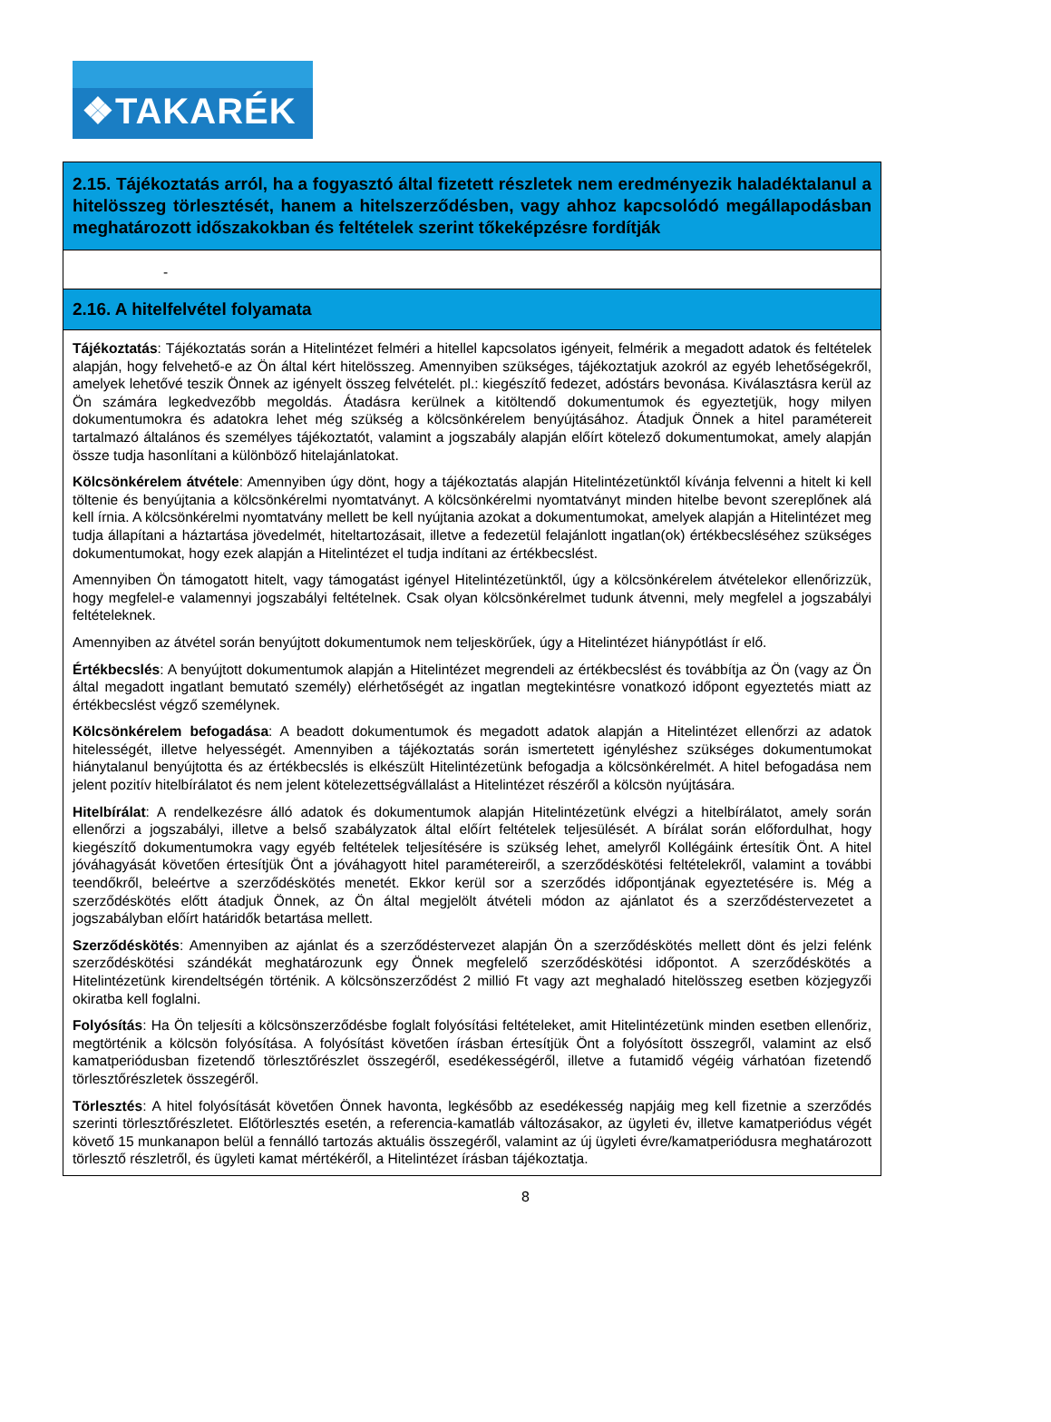❖TAKARÉK
| 2.15. Tájékoztatás arról, ha a fogyasztó által fizetett részletek nem eredményezik haladéktalanul a hitelösszeg törlesztését, hanem a hitelszerződésben, vagy ahhoz kapcsolódó megállapodásban meghatározott időszakokban és feltételek szerint tőkeképzésre fordítják |
| - |
| 2.16. A hitelfelvétel folyamata |
| Tájékoztatás : Tájékoztatás során a Hitelintézet felméri a hitellel kapcsolatos igényeit, felmérik a megadott adatok és feltételek alapján, hogy felvehető-e az Ön által kért hitelösszeg. Amennyiben szükséges, tájékoztatjuk azokról az egyéb lehetőségekről, amelyek lehetővé teszik Önnek az igényelt összeg felvételét. pl.: kiegészítő fedezet, adóstárs bevonása. Kiválasztásra kerül az Ön számára legkedvezőbb megoldás. Átadásra kerülnek a kitöltendő dokumentumok és egyeztetjük, hogy milyen dokumentumokra és adatokra lehet még szükség a kölcsönkérelem benyújtásához. Átadjuk Önnek a hitel paramétereit tartalmazó általános és személyes tájékoztatót, valamint a jogszabály alapján előírt kötelező dokumentumokat, amely alapján össze tudja hasonlítani a különböző hitelajánlatokat. Kölcsönkérelem átvétele : Amennyiben úgy dönt, hogy a tájékoztatás alapján Hitelintézetünktől kívánja felvenni a hitelt ki kell töltenie és benyújtania a kölcsönkérelmi nyomtatványt. A kölcsönkérelmi nyomtatványt minden hitelbe bevont szereplőnek alá kell írnia. A kölcsönkérelmi nyomtatvány mellett be kell nyújtania azokat a dokumentumokat, amelyek alapján a Hitelintézet meg tudja állapítani a háztartása jövedelmét, hiteltartozásait, illetve a fedezetül felajánlott ingatlan(ok) értékbecsléséhez szükséges dokumentumokat, hogy ezek alapján a Hitelintézet el tudja indítani az értékbecslést. Amennyiben Ön támogatott hitelt, vagy támogatást igényel Hitelintézetünktől, úgy a kölcsönkérelem átvételekor ellenőrizzük, hogy megfelel-e valamennyi jogszabályi feltételnek. Csak olyan kölcsönkérelmet tudunk átvenni, mely megfelel a jogszabályi feltételeknek. Amennyiben az átvétel során benyújtott dokumentumok nem teljeskörűek, úgy a Hitelintézet hiánypótlást ír elő. Értékbecslés : A benyújtott dokumentumok alapján a Hitelintézet megrendeli az értékbecslést és továbbítja az Ön (vagy az Ön által megadott ingatlant bemutató személy) elérhetőségét az ingatlan megtekintésre vonatkozó időpont egyeztetés miatt az értékbecslést végző személynek. Kölcsönkérelem befogadása : A beadott dokumentumok és megadott adatok alapján a Hitelintézet ellenőrzi az adatok hitelességét, illetve helyességét. Amennyiben a tájékoztatás során ismertetett igényléshez szükséges dokumentumokat hiánytalanul benyújtotta és az értékbecslés is elkészült Hitelintézetünk befogadja a kölcsönkérelmét. A hitel befogadása nem jelent pozitív hitelbírálatot és nem jelent kötelezettségvállalást a Hitelintézet részéről a kölcsön nyújtására. Hitelbírálat : A rendelkezésre álló adatok és dokumentumok alapján Hitelintézetünk elvégzi a hitelbírálatot, amely során ellenőrzi a jogszabályi, illetve a belső szabályzatok által előírt feltételek teljesülését. A bírálat során előfordulhat, hogy kiegészítő dokumentumokra vagy egyéb feltételek teljesítésére is szükség lehet, amelyről Kollégáink értesítik Önt. A hitel jóváhagyását követően értesítjük Önt a jóváhagyott hitel paramétereiről, a szerződéskötési feltételekről, valamint a további teendőkről, beleértve a szerződéskötés menetét. Ekkor kerül sor a szerződés időpontjának egyeztetésére is. Még a szerződéskötés előtt átadjuk Önnek, az Ön által megjelölt átvételi módon az ajánlatot és a szerződéstervezetet a jogszabályban előírt határidők betartása mellett. Szerződéskötés : Amennyiben az ajánlat és a szerződéstervezet alapján Ön a szerződéskötés mellett dönt és jelzi felénk szerződéskötési szándékát meghatározunk egy Önnek megfelelő szerződéskötési időpontot. A szerződéskötés a Hitelintézetünk kirendeltségén történik. A kölcsönszerződést 2 millió Ft vagy azt meghaladó hitelösszeg esetben közjegyzői okiratba kell foglalni. Folyósítás : Ha Ön teljesíti a kölcsönszerződésbe foglalt folyósítási feltételeket, amit Hitelintézetünk minden esetben ellenőriz, megtörténik a kölcsön folyósítása. A folyósítást követően írásban értesítjük Önt a folyósított összegről, valamint az első kamatperiódusban fizetendő törlesztőrészlet összegéről, esedékességéről, illetve a futamidő végéig várhatóan fizetendő törlesztőrészletek összegéről. Törlesztés : A hitel folyósítását követően Önnek havonta, legkésőbb az esedékesség napjáig meg kell fizetnie a szerződés szerinti törlesztőrészletet. Előtörlesztés esetén, a referencia-kamatláb változásakor, az ügyleti év, illetve kamatperiódus végét követő 15 munkanapon belül a fennálló tartozás aktuális összegéről, valamint az új ügyleti évre/kamatperiódusra meghatározott törlesztő részletről, és ügyleti kamat mértékéről, a Hitelintézet írásban tájékoztatja. |
8